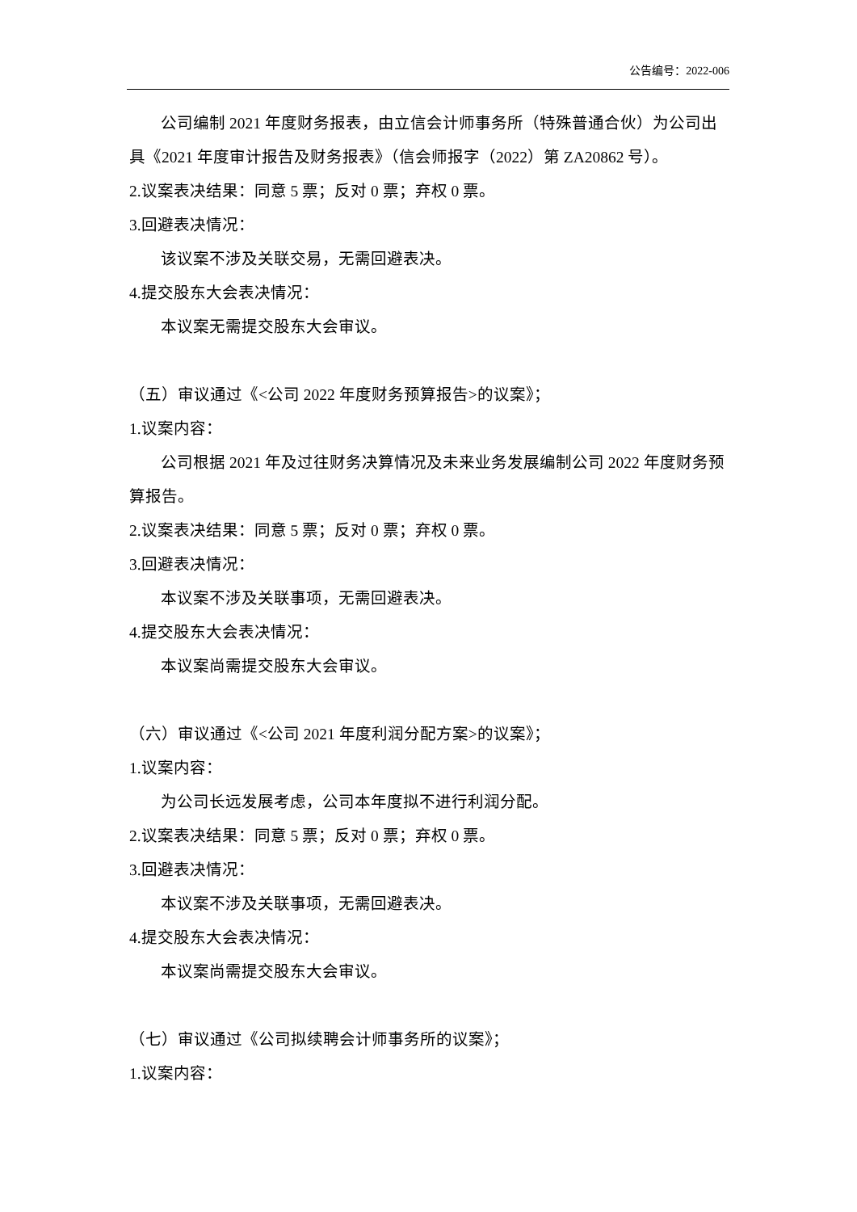公告编号：2022-006
公司编制 2021 年度财务报表，由立信会计师事务所（特殊普通合伙）为公司出具《2021 年度审计报告及财务报表》（信会师报字（2022）第 ZA20862 号）。
2.议案表决结果：同意 5 票；反对 0 票；弃权 0 票。
3.回避表决情况：
该议案不涉及关联交易，无需回避表决。
4.提交股东大会表决情况：
本议案无需提交股东大会审议。
（五）审议通过《<公司 2022 年度财务预算报告>的议案》；
1.议案内容：
公司根据 2021 年及过往财务决算情况及未来业务发展编制公司 2022 年度财务预算报告。
2.议案表决结果：同意 5 票；反对 0 票；弃权 0 票。
3.回避表决情况：
本议案不涉及关联事项，无需回避表决。
4.提交股东大会表决情况：
本议案尚需提交股东大会审议。
（六）审议通过《<公司 2021 年度利润分配方案>的议案》；
1.议案内容：
为公司长远发展考虑，公司本年度拟不进行利润分配。
2.议案表决结果：同意 5 票；反对 0 票；弃权 0 票。
3.回避表决情况：
本议案不涉及关联事项，无需回避表决。
4.提交股东大会表决情况：
本议案尚需提交股东大会审议。
（七）审议通过《公司拟续聘会计师事务所的议案》；
1.议案内容：